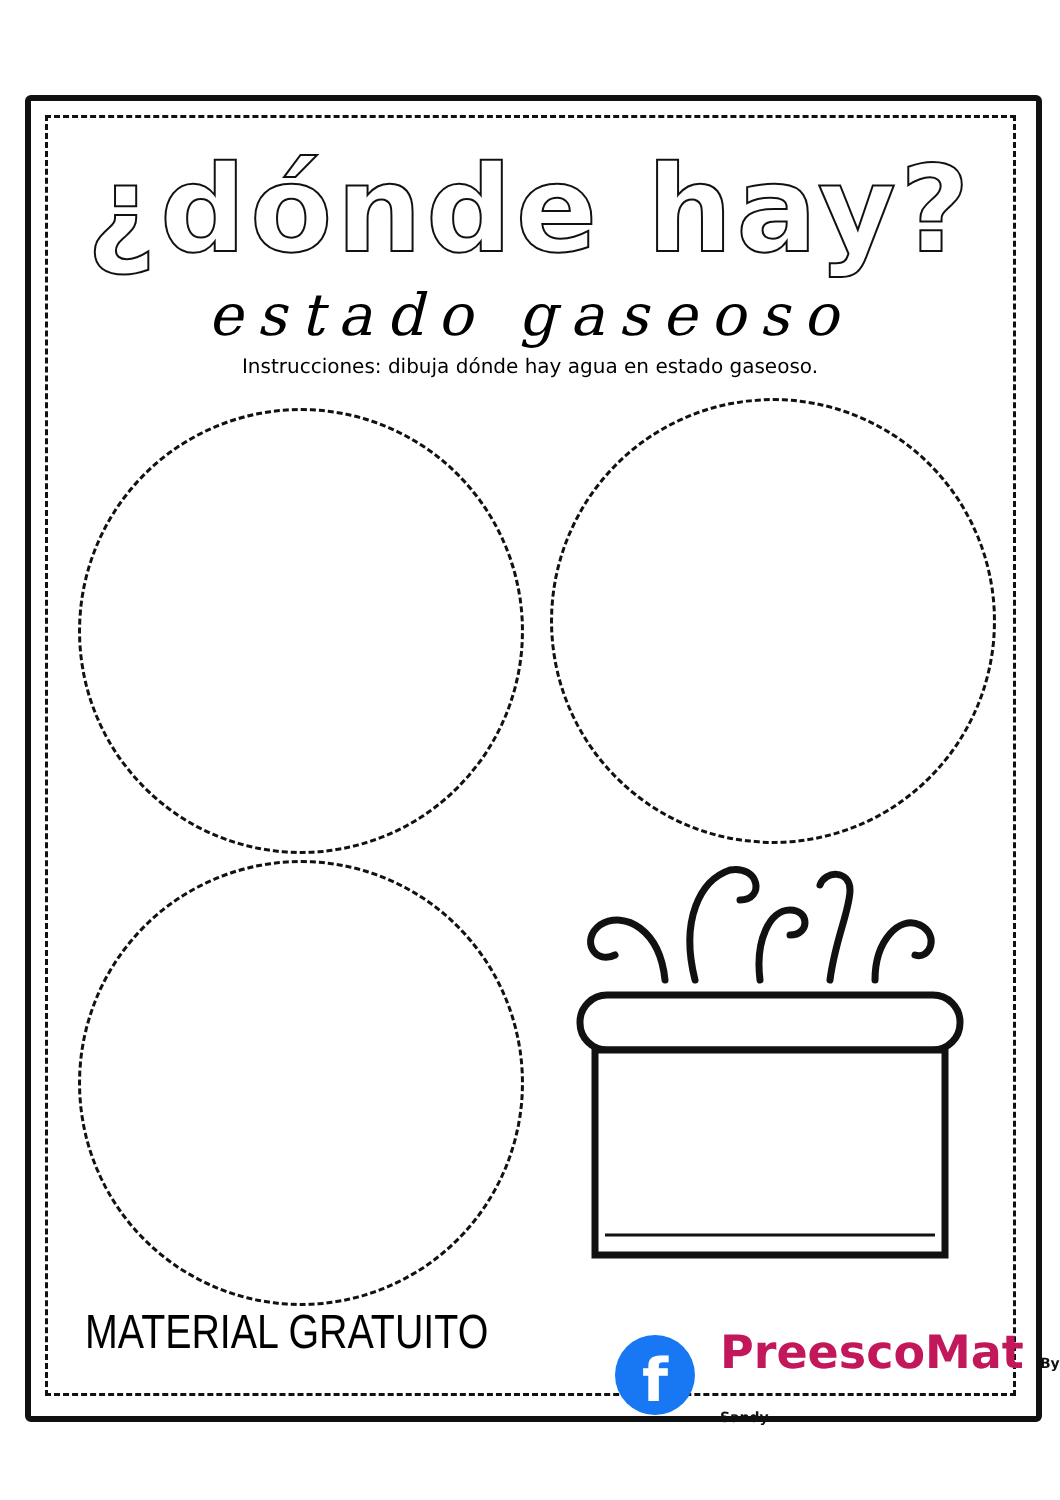¿dónde hay?
estado gaseoso
Instrucciones: dibuja dónde hay agua en estado gaseoso.
MATERIAL GRATUITO f PreescoMat By Sandy